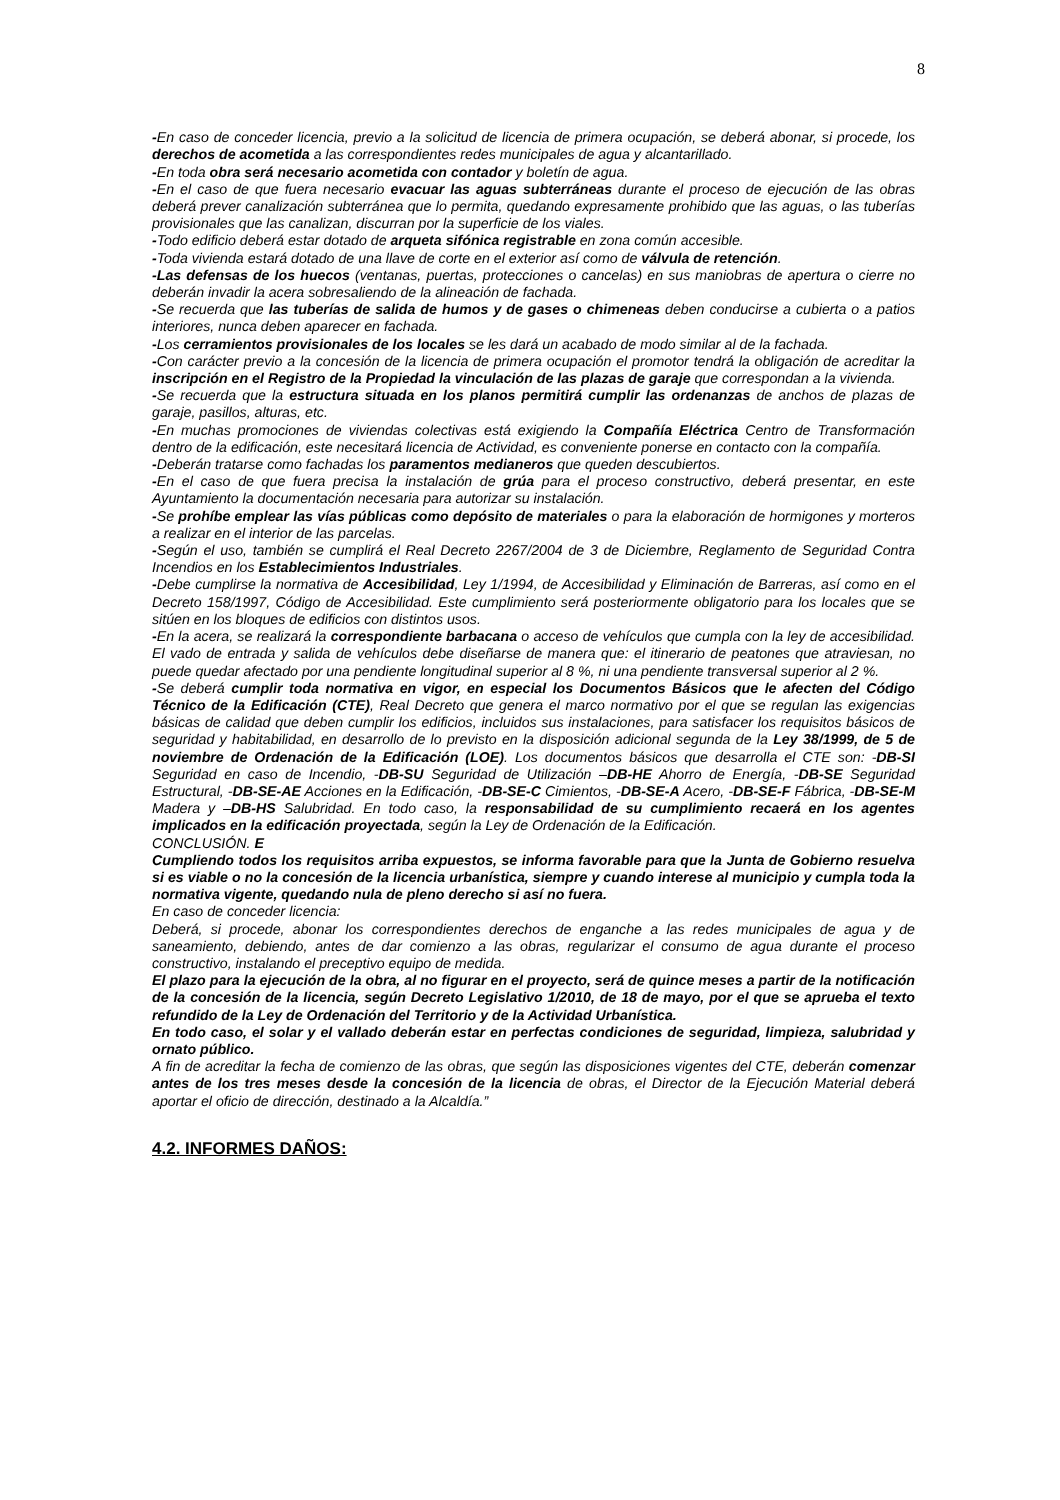8
-En caso de conceder licencia, previo a la solicitud de licencia de primera ocupación, se deberá abonar, si procede, los derechos de acometida a las correspondientes redes municipales de agua y alcantarillado.
-En toda obra será necesario acometida con contador y boletín de agua.
-En el caso de que fuera necesario evacuar las aguas subterráneas durante el proceso de ejecución de las obras deberá prever canalización subterránea que lo permita, quedando expresamente prohibido que las aguas, o las tuberías provisionales que las canalizan, discurran por la superficie de los viales.
-Todo edificio deberá estar dotado de arqueta sifónica registrable en zona común accesible.
-Toda vivienda estará dotado de una llave de corte en el exterior así como de válvula de retención.
-Las defensas de los huecos (ventanas, puertas, protecciones o cancelas) en sus maniobras de apertura o cierre no deberán invadir la acera sobresaliendo de la alineación de fachada.
-Se recuerda que las tuberías de salida de humos y de gases o chimeneas deben conducirse a cubierta o a patios interiores, nunca deben aparecer en fachada.
-Los cerramientos provisionales de los locales se les dará un acabado de modo similar al de la fachada.
-Con carácter previo a la concesión de la licencia de primera ocupación el promotor tendrá la obligación de acreditar la inscripción en el Registro de la Propiedad la vinculación de las plazas de garaje que correspondan a la vivienda.
-Se recuerda que la estructura situada en los planos permitirá cumplir las ordenanzas de anchos de plazas de garaje, pasillos, alturas, etc.
-En muchas promociones de viviendas colectivas está exigiendo la Compañía Eléctrica Centro de Transformación dentro de la edificación, este necesitará licencia de Actividad, es conveniente ponerse en contacto con la compañía.
-Deberán tratarse como fachadas los paramentos medianeros que queden descubiertos.
-En el caso de que fuera precisa la instalación de grúa para el proceso constructivo, deberá presentar, en este Ayuntamiento la documentación necesaria para autorizar su instalación.
-Se prohíbe emplear las vías públicas como depósito de materiales o para la elaboración de hormigones y morteros a realizar en el interior de las parcelas.
-Según el uso, también se cumplirá el Real Decreto 2267/2004 de 3 de Diciembre, Reglamento de Seguridad Contra Incendios en los Establecimientos Industriales.
-Debe cumplirse la normativa de Accesibilidad, Ley 1/1994, de Accesibilidad y Eliminación de Barreras, así como en el Decreto 158/1997, Código de Accesibilidad. Este cumplimiento será posteriormente obligatorio para los locales que se sitúen en los bloques de edificios con distintos usos.
-En la acera, se realizará la correspondiente barbacana o acceso de vehículos que cumpla con la ley de accesibilidad. El vado de entrada y salida de vehículos debe diseñarse de manera que: el itinerario de peatones que atraviesan, no puede quedar afectado por una pendiente longitudinal superior al 8 %, ni una pendiente transversal superior al 2 %.
-Se deberá cumplir toda normativa en vigor, en especial los Documentos Básicos que le afecten del Código Técnico de la Edificación (CTE), Real Decreto que genera el marco normativo por el que se regulan las exigencias básicas de calidad que deben cumplir los edificios, incluidos sus instalaciones, para satisfacer los requisitos básicos de seguridad y habitabilidad, en desarrollo de lo previsto en la disposición adicional segunda de la Ley 38/1999, de 5 de noviembre de Ordenación de la Edificación (LOE). Los documentos básicos que desarrolla el CTE son: -DB-SI Seguridad en caso de Incendio, -DB-SU Seguridad de Utilización –DB-HE Ahorro de Energía, -DB-SE Seguridad Estructural, -DB-SE-AE Acciones en la Edificación, -DB-SE-C Cimientos, -DB-SE-A Acero, -DB-SE-F Fábrica, -DB-SE-M Madera y –DB-HS Salubridad. En todo caso, la responsabilidad de su cumplimiento recaerá en los agentes implicados en la edificación proyectada, según la Ley de Ordenación de la Edificación.
CONCLUSIÓN. E
Cumpliendo todos los requisitos arriba expuestos, se informa favorable para que la Junta de Gobierno resuelva si es viable o no la concesión de la licencia urbanística, siempre y cuando interese al municipio y cumpla toda la normativa vigente, quedando nula de pleno derecho si así no fuera.
En caso de conceder licencia:
Deberá, si procede, abonar los correspondientes derechos de enganche a las redes municipales de agua y de saneamiento, debiendo, antes de dar comienzo a las obras, regularizar el consumo de agua durante el proceso constructivo, instalando el preceptivo equipo de medida.
El plazo para la ejecución de la obra, al no figurar en el proyecto, será de quince meses a partir de la notificación de la concesión de la licencia, según Decreto Legislativo 1/2010, de 18 de mayo, por el que se aprueba el texto refundido de la Ley de Ordenación del Territorio y de la Actividad Urbanística.
En todo caso, el solar y el vallado deberán estar en perfectas condiciones de seguridad, limpieza, salubridad y ornato público.
A fin de acreditar la fecha de comienzo de las obras, que según las disposiciones vigentes del CTE, deberán comenzar antes de los tres meses desde la concesión de la licencia de obras, el Director de la Ejecución Material deberá aportar el oficio de dirección, destinado a la Alcaldía.”
4.2. INFORMES DAÑOS: